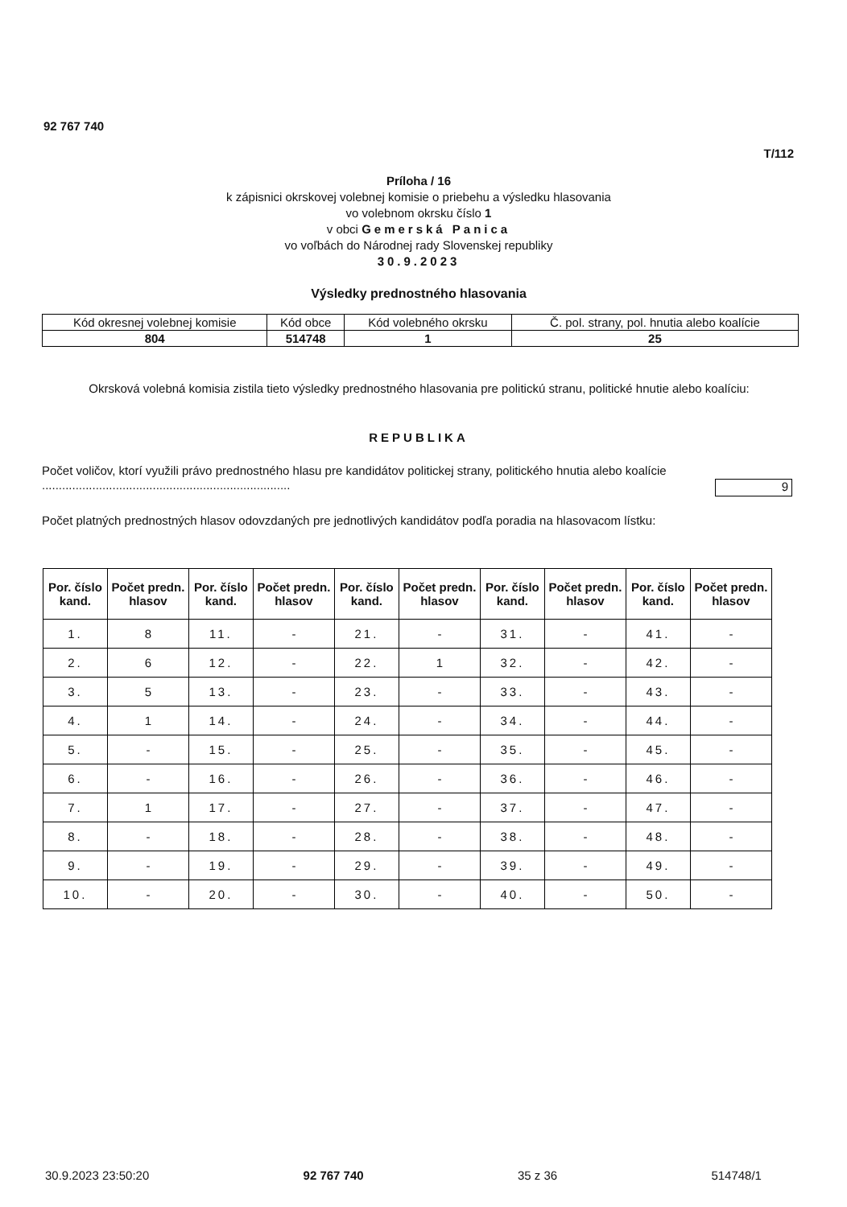92 767 740
T/112
Príloha / 16
k zápisnici okrskovej volebnej komisie o priebehu a výsledku hlasovania
vo volebnom okrsku číslo 1
v obci Gemerská Panica
vo voľbách do Národnej rady Slovenskej republiky
30.9.2023
Výsledky prednostného hlasovania
| Kód okresnej volebnej komisie | Kód obce | Kód volebného okrsku | Č. pol. strany, pol. hnutia alebo koalície |
| 804 | 514748 | 1 | 25 |
Okrsková volebná komisia zistila tieto výsledky prednostného hlasovania pre politickú stranu, politické hnutie alebo koalíciu:
REPUBLIKA
Počet voličov, ktorí využili právo prednostného hlasu pre kandidátov politickej strany, politického hnutia alebo koalície ..........................................................................
9
Počet platných prednostných hlasov odovzdaných pre jednotlivých kandidátov podľa poradia na hlasovacom lístku:
| Por. číslo kand. | Počet predn. hlasov | Por. číslo kand. | Počet predn. hlasov | Por. číslo kand. | Počet predn. hlasov | Por. číslo kand. | Počet predn. hlasov | Por. číslo kand. | Počet predn. hlasov |
| --- | --- | --- | --- | --- | --- | --- | --- | --- | --- |
| 1. | 8 | 11. | - | 21. | - | 31. | - | 41. | - |
| 2. | 6 | 12. | - | 22. | 1 | 32. | - | 42. | - |
| 3. | 5 | 13. | - | 23. | - | 33. | - | 43. | - |
| 4. | 1 | 14. | - | 24. | - | 34. | - | 44. | - |
| 5. | - | 15. | - | 25. | - | 35. | - | 45. | - |
| 6. | - | 16. | - | 26. | - | 36. | - | 46. | - |
| 7. | 1 | 17. | - | 27. | - | 37. | - | 47. | - |
| 8. | - | 18. | - | 28. | - | 38. | - | 48. | - |
| 9. | - | 19. | - | 29. | - | 39. | - | 49. | - |
| 10. | - | 20. | - | 30. | - | 40. | - | 50. | - |
30.9.2023 23:50:20 92 767 740 35 z 36 514748/1